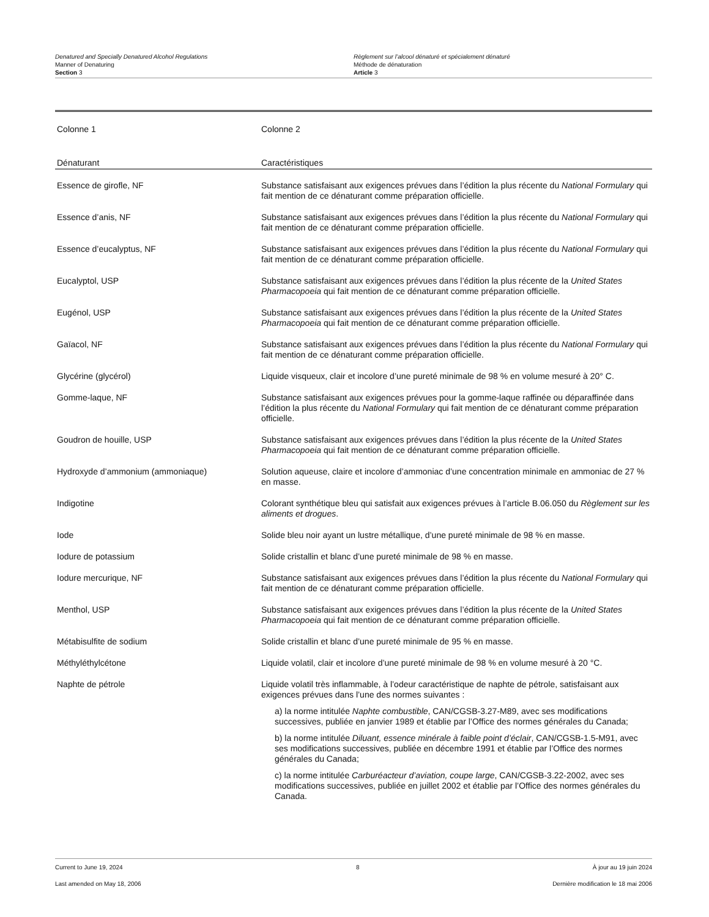Denatured and Specially Denatured Alcohol Regulations
Manner of Denaturing
Section 3
Règlement sur l’alcool dénaturé et spécialement dénaturé
Méthode de dénaturation
Article 3
| Colonne 1 | Colonne 2 |
| --- | --- |
| Dénaturant | Caractéristiques |
| Essence de girofle, NF | Substance satisfaisant aux exigences prévues dans l’édition la plus récente du National Formulary qui fait mention de ce dénaturant comme préparation officielle. |
| Essence d’anis, NF | Substance satisfaisant aux exigences prévues dans l’édition la plus récente du National Formulary qui fait mention de ce dénaturant comme préparation officielle. |
| Essence d’eucalyptus, NF | Substance satisfaisant aux exigences prévues dans l’édition la plus récente du National Formulary qui fait mention de ce dénaturant comme préparation officielle. |
| Eucalyptol, USP | Substance satisfaisant aux exigences prévues dans l’édition la plus récente de la United States Pharmacopoeia qui fait mention de ce dénaturant comme préparation officielle. |
| Eugénol, USP | Substance satisfaisant aux exigences prévues dans l’édition la plus récente de la United States Pharmacopoeia qui fait mention de ce dénaturant comme préparation officielle. |
| Gaïacol, NF | Substance satisfaisant aux exigences prévues dans l’édition la plus récente du National Formulary qui fait mention de ce dénaturant comme préparation officielle. |
| Glycérine (glycérol) | Liquide visqueux, clair et incolore d’une pureté minimale de 98 % en volume mesuré à 20° C. |
| Gomme-laque, NF | Substance satisfaisant aux exigences prévues pour la gomme-laque raffinée ou déparaffinée dans l’édition la plus récente du National Formulary qui fait mention de ce dénaturant comme préparation officielle. |
| Goudron de houille, USP | Substance satisfaisant aux exigences prévues dans l’édition la plus récente de la United States Pharmacopoeia qui fait mention de ce dénaturant comme préparation officielle. |
| Hydroxyde d’ammonium (ammoniaque) | Solution aqueuse, claire et incolore d’ammoniac d’une concentration minimale en ammoniac de 27 % en masse. |
| Indigotine | Colorant synthétique bleu qui satisfait aux exigences prévues à l’article B.06.050 du Règlement sur les aliments et drogues . |
| Iode | Solide bleu noir ayant un lustre métallique, d’une pureté minimale de 98 % en masse. |
| Iodure de potassium | Solide cristallin et blanc d’une pureté minimale de 98 % en masse. |
| Iodure mercurique, NF | Substance satisfaisant aux exigences prévues dans l’édition la plus récente du National Formulary qui fait mention de ce dénaturant comme préparation officielle. |
| Menthol, USP | Substance satisfaisant aux exigences prévues dans l’édition la plus récente de la United States Pharmacopoeia qui fait mention de ce dénaturant comme préparation officielle. |
| Métabisulfite de sodium | Solide cristallin et blanc d’une pureté minimale de 95 % en masse. |
| Méthyléthylcétone | Liquide volatil, clair et incolore d’une pureté minimale de 98 % en volume mesuré à 20 °C. |
| Naphte de pétrole | Liquide volatil très inflammable, à l’odeur caractéristique de naphte de pétrole, satisfaisant aux exigences prévues dans l’une des normes suivantes : a) la norme intitulée Naphte combustible , CAN/CGSB-3.27-M89, avec ses modifications successives, publiée en janvier 1989 et établie par l’Office des normes générales du Canada; b) la norme intitulée Diluant, essence minérale à faible point d’éclair , CAN/CGSB-1.5-M91, avec ses modifications successives, publiée en décembre 1991 et établie par l’Office des normes générales du Canada; c) la norme intitulée Carburéacteur d’aviation, coupe large , CAN/CGSB-3.22-2002, avec ses modifications successives, publiée en juillet 2002 et établie par l’Office des normes générales du Canada. |
Current to June 19, 2024 8 À jour au 19 juin 2024
Last amended on May 18, 2006 Dernière modification le 18 mai 2006